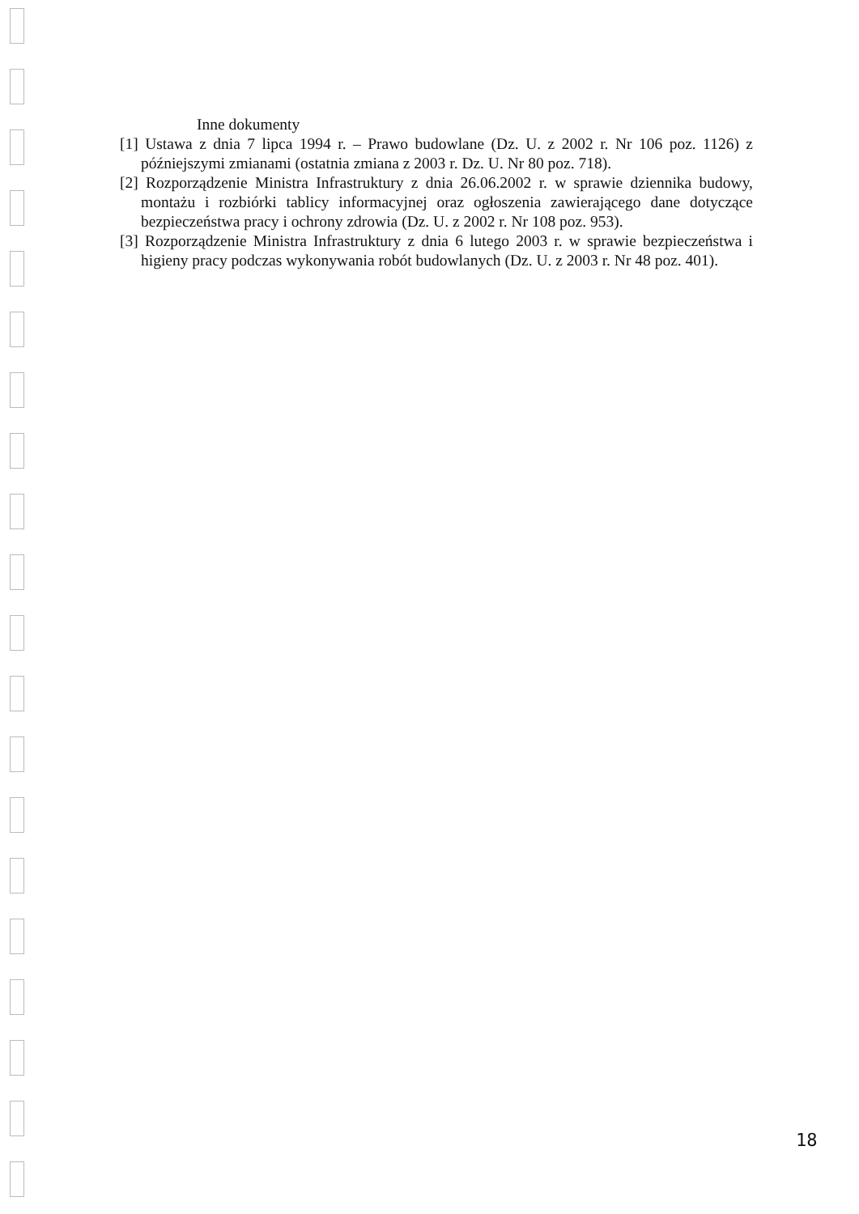Inne dokumenty
[1] Ustawa z dnia 7 lipca 1994 r. – Prawo budowlane (Dz. U. z 2002 r. Nr 106 poz. 1126) z późniejszymi zmianami (ostatnia zmiana z 2003 r. Dz. U. Nr 80 poz. 718).
[2] Rozporządzenie Ministra Infrastruktury z dnia 26.06.2002 r. w sprawie dziennika budowy, montażu i rozbiórki tablicy informacyjnej oraz ogłoszenia zawierającego dane dotyczące bezpieczeństwa pracy i ochrony zdrowia (Dz. U. z 2002 r. Nr 108 poz. 953).
[3] Rozporządzenie Ministra Infrastruktury z dnia 6 lutego 2003 r. w sprawie bezpieczeństwa i higieny pracy podczas wykonywania robót budowlanych (Dz. U. z 2003 r. Nr 48 poz. 401).
18